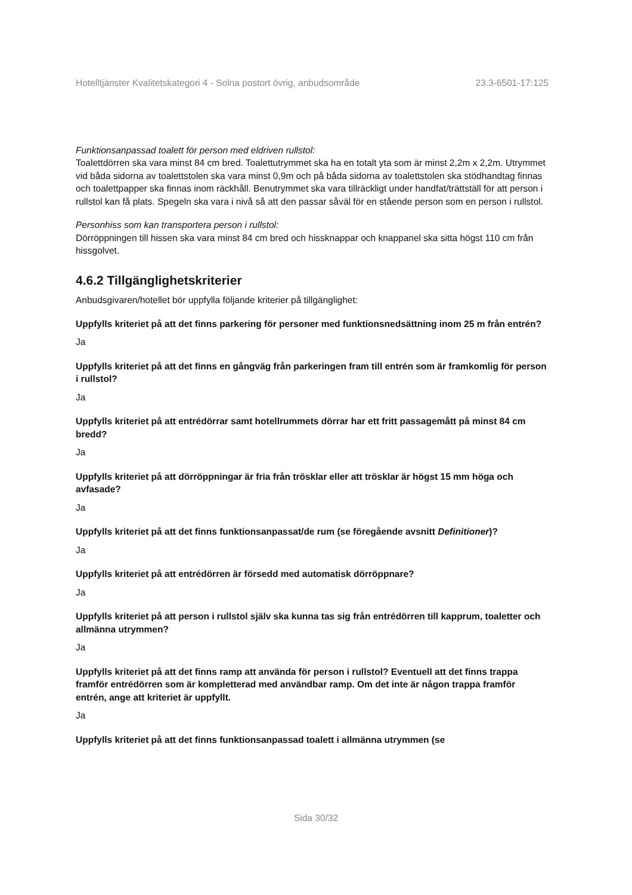Hotelltjänster Kvalitetskategori 4 - Solna postort övrig, anbudsområde 23.3-6501-17:125
Funktionsanpassad toalett för person med eldriven rullstol:
Toalettdörren ska vara minst 84 cm bred. Toalettutrymmet ska ha en totalt yta som är minst 2,2m x 2,2m. Utrymmet vid båda sidorna av toalettstolen ska vara minst 0,9m och på båda sidorna av toalettstolen ska stödhandtag finnas och toalettpapper ska finnas inom räckhåll. Benutrymmet ska vara tillräckligt under handfat/trättställ för att person i rullstol kan få plats. Spegeln ska vara i nivå så att den passar såväl för en stående person som en person i rullstol.
Personhiss som kan transportera person i rullstol:
Dörröppningen till hissen ska vara minst 84 cm bred och hissknappar och knappanel ska sitta högst 110 cm från hissgolvet.
4.6.2 Tillgänglighetskriterier
Anbudsgivaren/hotellet bör uppfylla följande kriterier på tillgänglighet:
Uppfylls kriteriet på att det finns parkering för personer med funktionsnedsättning inom 25 m från entrén?
Ja
Uppfylls kriteriet på att det finns en gångväg från parkeringen fram till entrén som är framkomlig för person i rullstol?
Ja
Uppfylls kriteriet på att entrédörrar samt hotellrummets dörrar har ett fritt passagemått på minst 84 cm bredd?
Ja
Uppfylls kriteriet på att dörröppningar är fria från trösklar eller att trösklar är högst 15 mm höga och avfasade?
Ja
Uppfylls kriteriet på att det finns funktionsanpassat/de rum (se föregående avsnitt Definitioner)?
Ja
Uppfylls kriteriet på att entrédörren är försedd med automatisk dörröppnare?
Ja
Uppfylls kriteriet på att person i rullstol själv ska kunna tas sig från entrédörren till kapprum, toaletter och allmänna utrymmen?
Ja
Uppfylls kriteriet på att det finns ramp att använda för person i rullstol? Eventuell att det finns trappa framför entrédörren som är kompletterad med användbar ramp. Om det inte är någon trappa framför entrén, ange att kriteriet är uppfyllt.
Ja
Uppfylls kriteriet på att det finns funktionsanpassad toalett i allmänna utrymmen (se
Sida 30/32